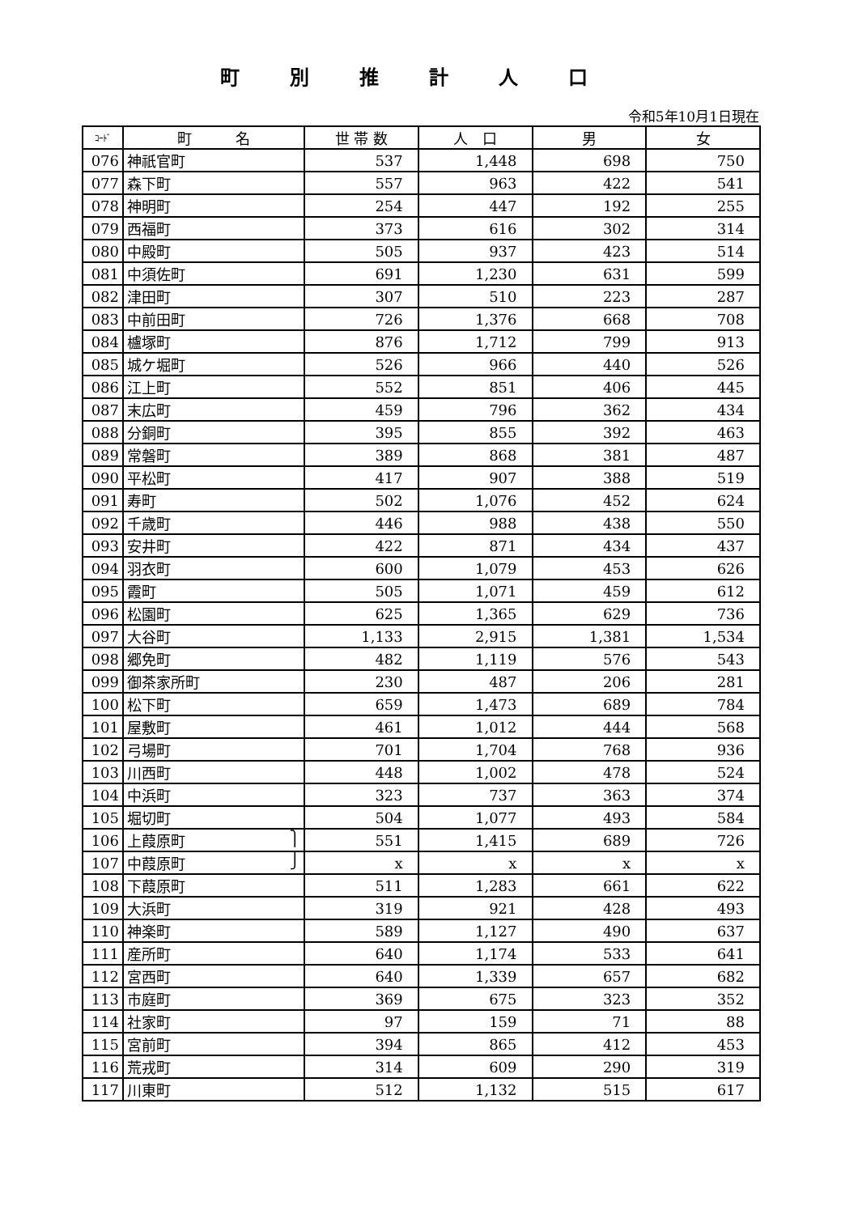町別推計人口
令和5年10月1日現在
| ｺｰﾄﾞ | 町 名 | 世 帯 数 | 人 口 | 男 | 女 |
| --- | --- | --- | --- | --- | --- |
| 076 | 神祇官町 | 537 | 1,448 | 698 | 750 |
| 077 | 森下町 | 557 | 963 | 422 | 541 |
| 078 | 神明町 | 254 | 447 | 192 | 255 |
| 079 | 西福町 | 373 | 616 | 302 | 314 |
| 080 | 中殿町 | 505 | 937 | 423 | 514 |
| 081 | 中須佐町 | 691 | 1,230 | 631 | 599 |
| 082 | 津田町 | 307 | 510 | 223 | 287 |
| 083 | 中前田町 | 726 | 1,376 | 668 | 708 |
| 084 | 櫨塚町 | 876 | 1,712 | 799 | 913 |
| 085 | 城ケ堀町 | 526 | 966 | 440 | 526 |
| 086 | 江上町 | 552 | 851 | 406 | 445 |
| 087 | 末広町 | 459 | 796 | 362 | 434 |
| 088 | 分銅町 | 395 | 855 | 392 | 463 |
| 089 | 常磐町 | 389 | 868 | 381 | 487 |
| 090 | 平松町 | 417 | 907 | 388 | 519 |
| 091 | 寿町 | 502 | 1,076 | 452 | 624 |
| 092 | 千歳町 | 446 | 988 | 438 | 550 |
| 093 | 安井町 | 422 | 871 | 434 | 437 |
| 094 | 羽衣町 | 600 | 1,079 | 453 | 626 |
| 095 | 霞町 | 505 | 1,071 | 459 | 612 |
| 096 | 松園町 | 625 | 1,365 | 629 | 736 |
| 097 | 大谷町 | 1,133 | 2,915 | 1,381 | 1,534 |
| 098 | 郷免町 | 482 | 1,119 | 576 | 543 |
| 099 | 御茶家所町 | 230 | 487 | 206 | 281 |
| 100 | 松下町 | 659 | 1,473 | 689 | 784 |
| 101 | 屋敷町 | 461 | 1,012 | 444 | 568 |
| 102 | 弓場町 | 701 | 1,704 | 768 | 936 |
| 103 | 川西町 | 448 | 1,002 | 478 | 524 |
| 104 | 中浜町 | 323 | 737 | 363 | 374 |
| 105 | 堀切町 | 504 | 1,077 | 493 | 584 |
| 106 | 上葭原町 ⎫ | 551 | 1,415 | 689 | 726 |
| 107 | 中葭原町 ⎭ | x | x | x | x |
| 108 | 下葭原町 | 511 | 1,283 | 661 | 622 |
| 109 | 大浜町 | 319 | 921 | 428 | 493 |
| 110 | 神楽町 | 589 | 1,127 | 490 | 637 |
| 111 | 産所町 | 640 | 1,174 | 533 | 641 |
| 112 | 宮西町 | 640 | 1,339 | 657 | 682 |
| 113 | 市庭町 | 369 | 675 | 323 | 352 |
| 114 | 社家町 | 97 | 159 | 71 | 88 |
| 115 | 宮前町 | 394 | 865 | 412 | 453 |
| 116 | 荒戎町 | 314 | 609 | 290 | 319 |
| 117 | 川東町 | 512 | 1,132 | 515 | 617 |